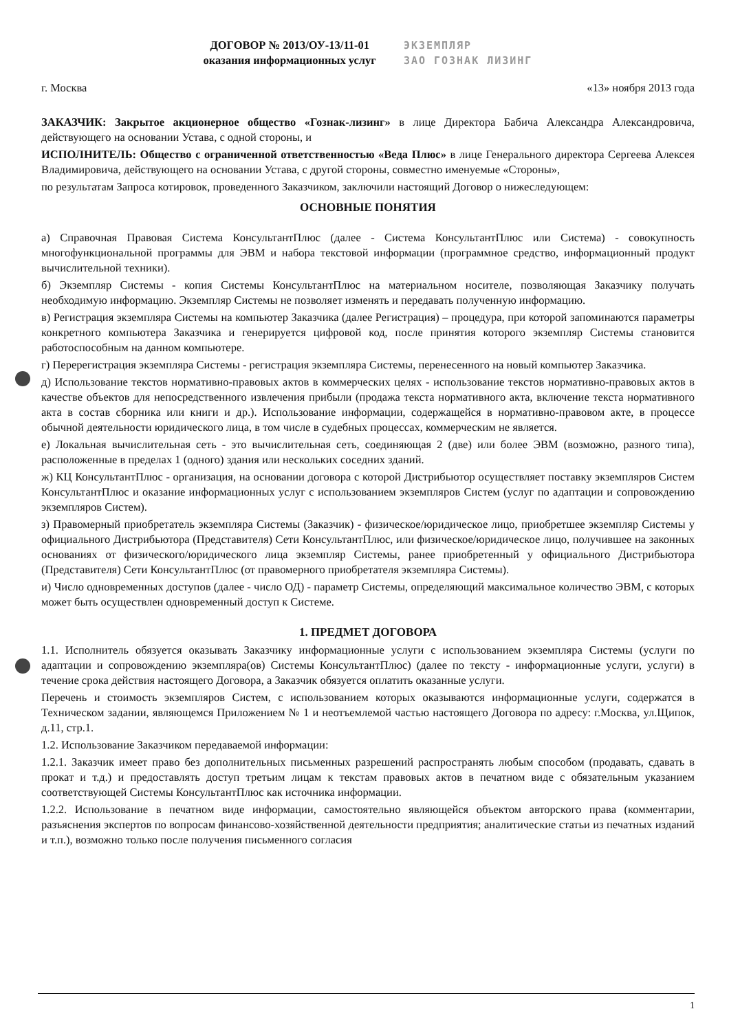ДОГОВОР № 2013/ОУ-13/11-01
оказания информационных услуг
ЭКЗЕМПЛЯР
ЗАО ГОЗНАК ЛИЗИНГ
г. Москва «13» ноября 2013 года
ЗАКАЗЧИК: Закрытое акционерное общество «Гознак-лизинг» в лице Директора Бабича Александра Александровича, действующего на основании Устава, с одной стороны, и
ИСПОЛНИТЕЛЬ: Общество с ограниченной ответственностью «Веда Плюс» в лице Генерального директора Сергеева Алексея Владимировича, действующего на основании Устава, с другой стороны, совместно именуемые «Стороны»,
по результатам Запроса котировок, проведенного Заказчиком, заключили настоящий Договор о нижеследующем:
ОСНОВНЫЕ ПОНЯТИЯ
а) Справочная Правовая Система КонсультантПлюс (далее - Система КонсультантПлюс или Система) - совокупность многофункциональной программы для ЭВМ и набора текстовой информации (программное средство, информационный продукт вычислительной техники).
б) Экземпляр Системы - копия Системы КонсультантПлюс на материальном носителе, позволяющая Заказчику получать необходимую информацию. Экземпляр Системы не позволяет изменять и передавать полученную информацию.
в) Регистрация экземпляра Системы на компьютер Заказчика (далее Регистрация) – процедура, при которой запоминаются параметры конкретного компьютера Заказчика и генерируется цифровой код, после принятия которого экземпляр Системы становится работоспособным на данном компьютере.
г) Перерегистрация экземпляра Системы - регистрация экземпляра Системы, перенесенного на новый компьютер Заказчика.
д) Использование текстов нормативно-правовых актов в коммерческих целях - использование текстов нормативно-правовых актов в качестве объектов для непосредственного извлечения прибыли (продажа текста нормативного акта, включение текста нормативного акта в состав сборника или книги и др.). Использование информации, содержащейся в нормативно-правовом акте, в процессе обычной деятельности юридического лица, в том числе в судебных процессах, коммерческим не является.
е) Локальная вычислительная сеть - это вычислительная сеть, соединяющая 2 (две) или более ЭВМ (возможно, разного типа), расположенные в пределах 1 (одного) здания или нескольких соседних зданий.
ж) КЦ КонсультантПлюс - организация, на основании договора с которой Дистрибьютор осуществляет поставку экземпляров Систем КонсультантПлюс и оказание информационных услуг с использованием экземпляров Систем (услуг по адаптации и сопровождению экземпляров Систем).
з) Правомерный приобретатель экземпляра Системы (Заказчик) - физическое/юридическое лицо, приобретшее экземпляр Системы у официального Дистрибьютора (Представителя) Сети КонсультантПлюс, или физическое/юридическое лицо, получившее на законных основаниях от физического/юридического лица экземпляр Системы, ранее приобретенный у официального Дистрибьютора (Представителя) Сети КонсультантПлюс (от правомерного приобретателя экземпляра Системы).
и) Число одновременных доступов (далее - число ОД) - параметр Системы, определяющий максимальное количество ЭВМ, с которых может быть осуществлен одновременный доступ к Системе.
1. ПРЕДМЕТ ДОГОВОРА
1.1. Исполнитель обязуется оказывать Заказчику информационные услуги с использованием экземпляра Системы (услуги по адаптации и сопровождению экземпляра(ов) Системы КонсультантПлюс) (далее по тексту - информационные услуги, услуги) в течение срока действия настоящего Договора, а Заказчик обязуется оплатить оказанные услуги.
Перечень и стоимость экземпляров Систем, с использованием которых оказываются информационные услуги, содержатся в Техническом задании, являющемся Приложением № 1 и неотъемлемой частью настоящего Договора по адресу: г.Москва, ул.Щипок, д.11, стр.1.
1.2. Использование Заказчиком передаваемой информации:
1.2.1. Заказчик имеет право без дополнительных письменных разрешений распространять любым способом (продавать, сдавать в прокат и т.д.) и предоставлять доступ третьим лицам к текстам правовых актов в печатном виде с обязательным указанием соответствующей Системы КонсультантПлюс как источника информации.
1.2.2. Использование в печатном виде информации, самостоятельно являющейся объектом авторского права (комментарии, разъяснения экспертов по вопросам финансово-хозяйственной деятельности предприятия; аналитические статьи из печатных изданий и т.п.), возможно только после получения письменного согласия
1